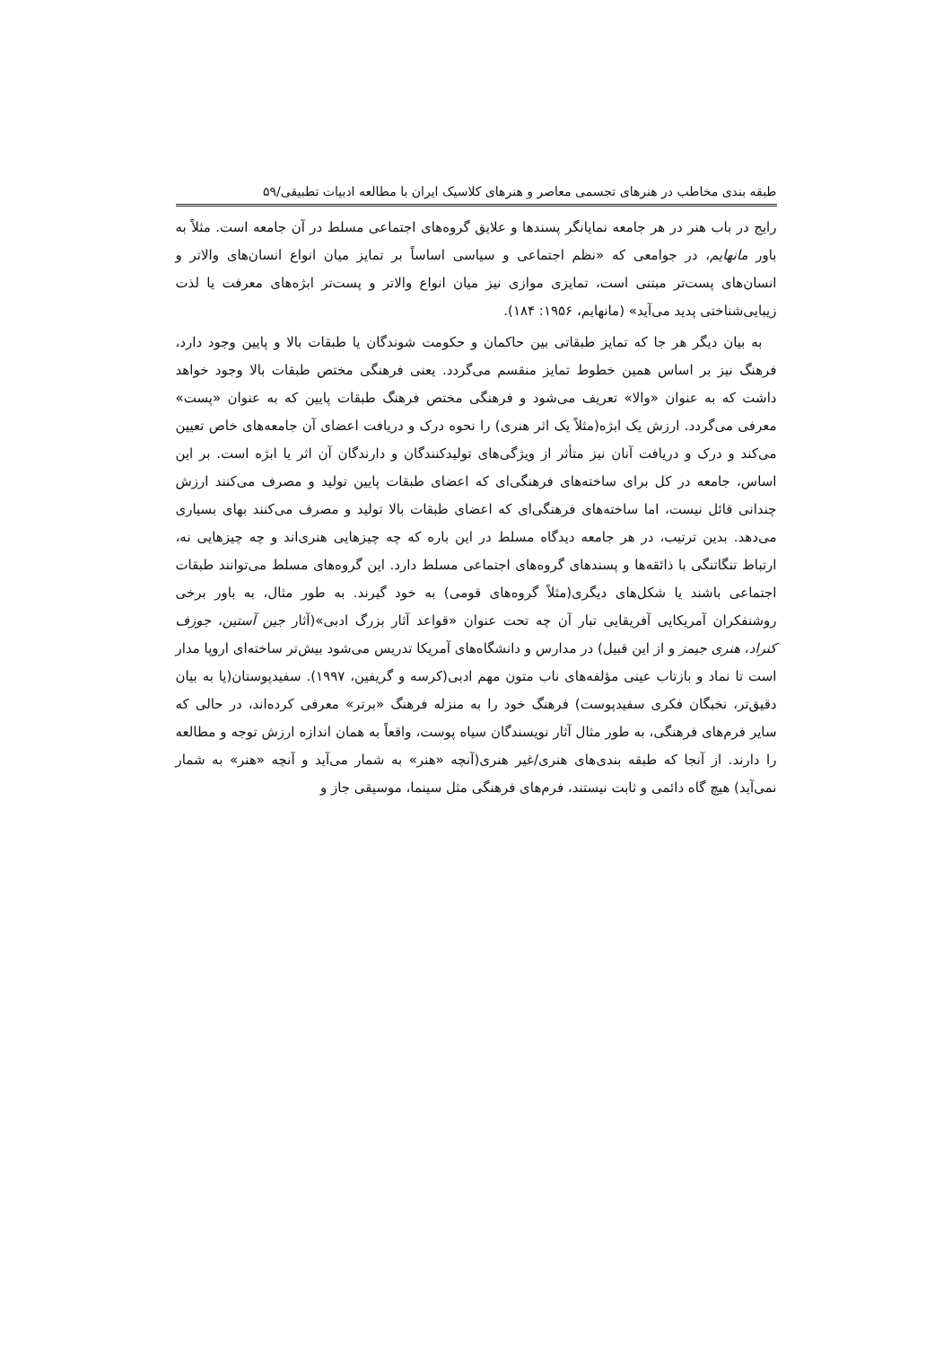طبقه بندی مخاطب در هنرهای تجسمی معاصر و هنرهای کلاسیک ایران با مطالعه ادبیات تطبیقی/۵۹
رایج در باب هنر در هر جامعه نمایانگر پسندها و علایق گروه‌های اجتماعی مسلط در آن جامعه است. مثلاً به باور مانهایم، در جوامعی که «نظم اجتماعی و سیاسی اساساً بر تمایز میان انواع انسان‌های والاتر و انسان‌های پست‌تر مبتنی است، تمایزی موازی نیز میان انواع والاتر و پست‌تر ابژه‌های معرفت یا لذت زیبایی‌شناختی پدید می‌آید» (مانهایم، ۱۹۵۶: ۱۸۴).
به بیان دیگر هر جا که تمایز طبقاتی بین حاکمان و حکومت شوندگان یا طبقات بالا و پایین وجود دارد، فرهنگ نیز بر اساس همین خطوط تمایز منقسم می‌گردد. یعنی فرهنگی مختص طبقات بالا وجود خواهد داشت که به عنوان «والا» تعریف می‌شود و فرهنگی مختص فرهنگ طبقات پایین که به عنوان «پست» معرفی می‌گردد. ارزش یک ابژه(مثلاً یک اثر هنری) را نحوه درک و دریافت اعضای آن جامعه‌های خاص تعیین می‌کند و درک و دریافت آنان نیز متأثر از ویژگی‌های تولیدکنندگان و دارندگان آن اثر یا ابژه است. بر این اساس، جامعه در کل برای ساخته‌های فرهنگی‌ای که اعضای طبقات پایین تولید و مصرف می‌کنند ارزش چندانی قائل نیست، اما ساخته‌های فرهنگی‌ای که اعضای طبقات بالا تولید و مصرف می‌کنند بهای بسیاری می‌دهد. بدین ترتیب، در هر جامعه دیدگاه مسلط در این باره که چه چیزهایی هنری‌اند و چه چیزهایی نه، ارتباط تنگاتنگی با ذائقه‌ها و پسندهای گروه‌های اجتماعی مسلط دارد. این گروه‌های مسلط می‌توانند طبقات اجتماعی باشند یا شکل‌های دیگری(مثلاً گروه‌های قومی) به خود گیرند. به طور مثال، به باور برخی روشنفکران آمریکایی آفریقایی تبار آن چه تحت عنوان «قواعد آثار بزرگ ادبی»(آثار جین آستین، جوزف کنراد، هنری جیمز و از این قبیل) در مدارس و دانشگاه‌های آمریکا تدریس می‌شود بیش‌تر ساخته‌ای اروپا مدار است تا نماد و بازتاب عینی مؤلفه‌های ناب متون مهم ادبی(کرسه و گریفین، ۱۹۹۷). سفیدپوستان(یا به بیان دقیق‌تر، نخبگان فکری سفیدپوست) فرهنگ خود را به منزله فرهنگ «برتر» معرفی کرده‌اند، در حالی که سایر فرم‌های فرهنگی، به طور مثال آثار نویسندگان سیاه پوست، واقعاً به همان اندازه ارزش توجه و مطالعه را دارند. از آنجا که طبقه بندی‌های هنری/غیر هنری(آنچه «هنر» به شمار می‌آید و آنچه «هنر» به شمار نمی‌آید) هیچ گاه دائمی و ثابت نیستند، فرم‌های فرهنگی مثل سینما، موسیقی جاز و